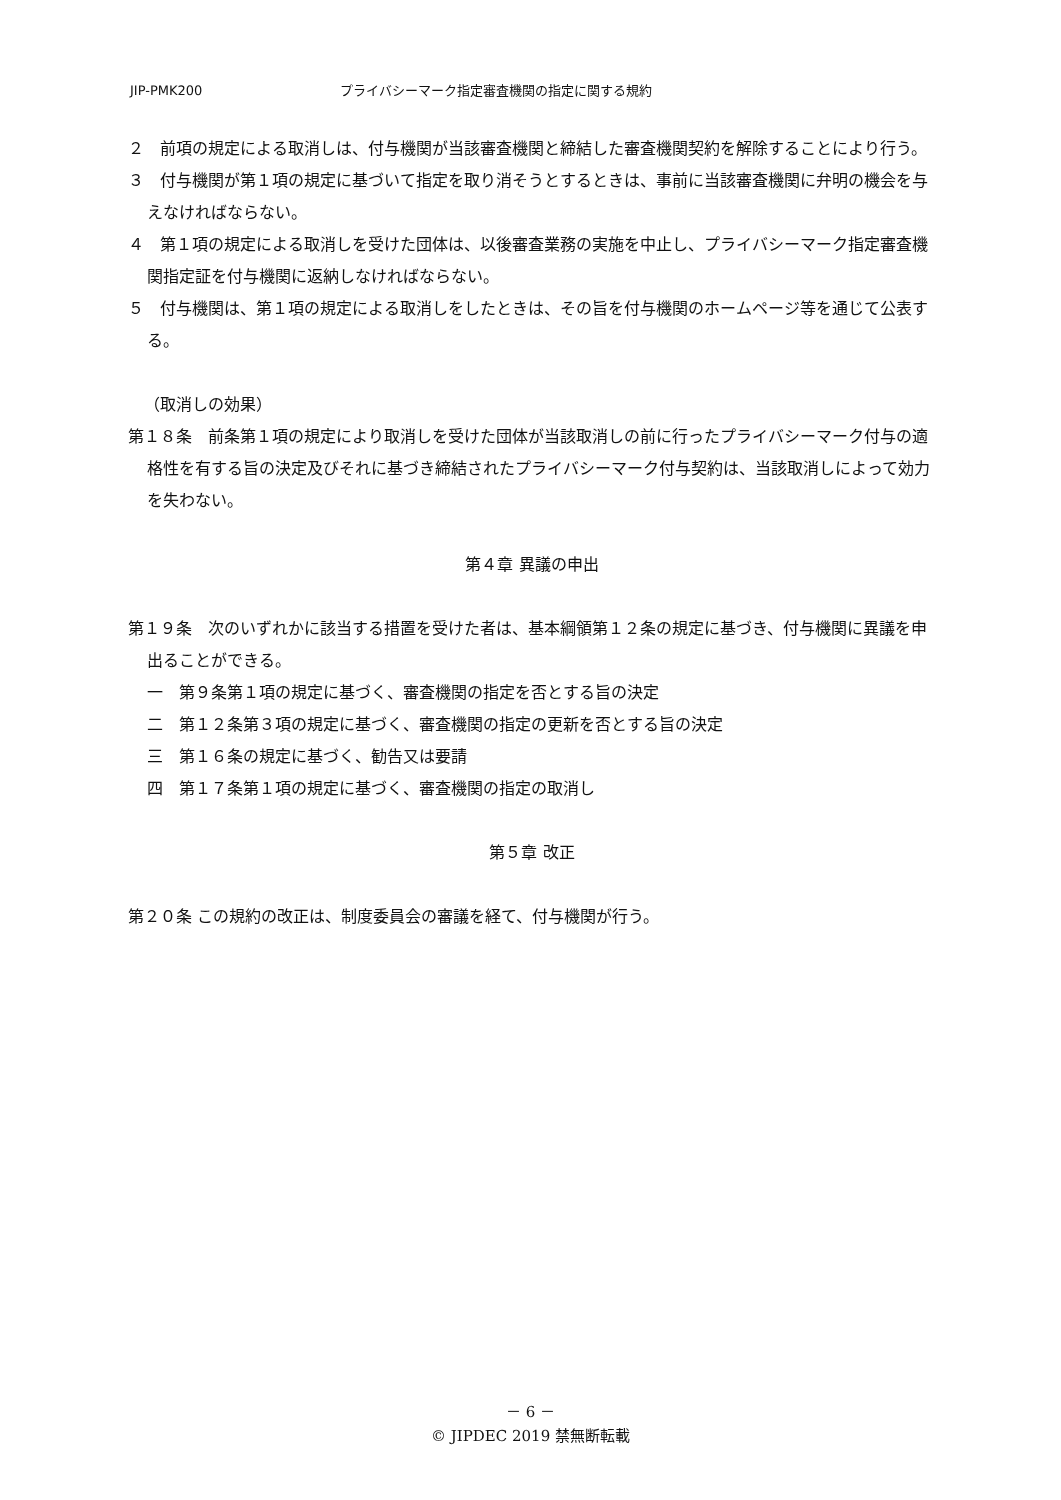JIP-PMK200 プライバシーマーク指定審査機関の指定に関する規約
２　前項の規定による取消しは、付与機関が当該審査機関と締結した審査機関契約を解除することにより行う。
３　付与機関が第１項の規定に基づいて指定を取り消そうとするときは、事前に当該審査機関に弁明の機会を与えなければならない。
４　第１項の規定による取消しを受けた団体は、以後審査業務の実施を中止し、プライバシーマーク指定審査機関指定証を付与機関に返納しなければならない。
５　付与機関は、第１項の規定による取消しをしたときは、その旨を付与機関のホームページ等を通じて公表する。
（取消しの効果）
第１８条　前条第１項の規定により取消しを受けた団体が当該取消しの前に行ったプライバシーマーク付与の適格性を有する旨の決定及びそれに基づき締結されたプライバシーマーク付与契約は、当該取消しによって効力を失わない。
第４章 異議の申出
第１９条　次のいずれかに該当する措置を受けた者は、基本綱領第１２条の規定に基づき、付与機関に異議を申出ることができる。
一　第９条第１項の規定に基づく、審査機関の指定を否とする旨の決定
二　第１２条第３項の規定に基づく、審査機関の指定の更新を否とする旨の決定
三　第１６条の規定に基づく、勧告又は要請
四　第１７条第１項の規定に基づく、審査機関の指定の取消し
第５章 改正
第２０条 この規約の改正は、制度委員会の審議を経て、付与機関が行う。
－ 6 －
© JIPDEC 2019 禁無断転載